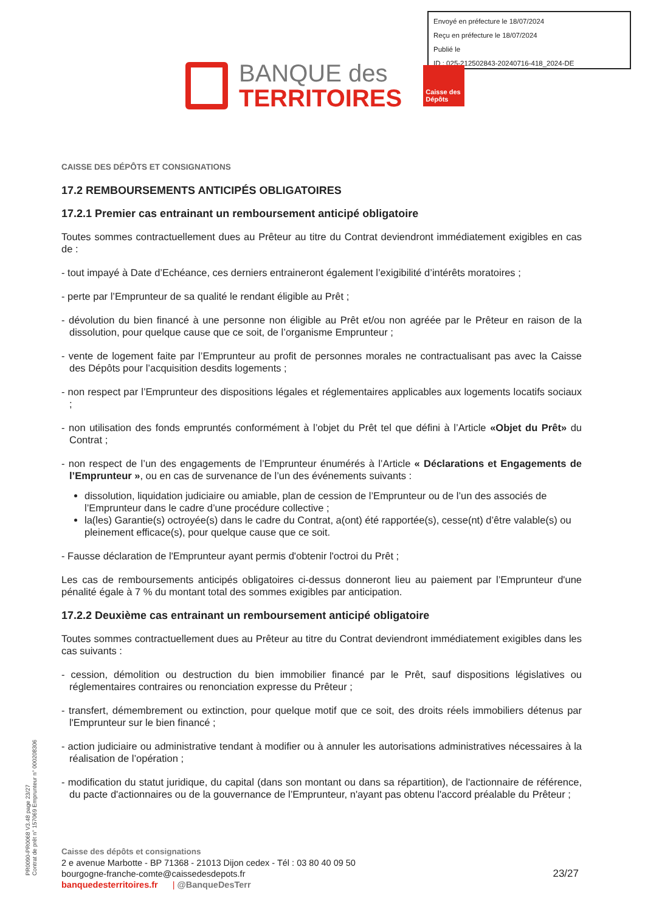Envoyé en préfecture le 18/07/2024
Reçu en préfecture le 18/07/2024
Publié le
ID : 025-212502843-20240716-418_2024-DE
BANQUE des
TERRITOIRES
Caisse des Dépôts
CAISSE DES DÉPÔTS ET CONSIGNATIONS
17.2 REMBOURSEMENTS ANTICIPÉS OBLIGATOIRES
17.2.1 Premier cas entrainant un remboursement anticipé obligatoire
Toutes sommes contractuellement dues au Prêteur au titre du Contrat deviendront immédiatement exigibles en cas de :
- tout impayé à Date d’Echéance, ces derniers entraineront également l’exigibilité d’intérêts moratoires ;
- perte par l’Emprunteur de sa qualité le rendant éligible au Prêt ;
- dévolution du bien financé à une personne non éligible au Prêt et/ou non agréée par le Prêteur en raison de la dissolution, pour quelque cause que ce soit, de l’organisme Emprunteur ;
- vente de logement faite par l’Emprunteur au profit de personnes morales ne contractualisant pas avec la Caisse des Dépôts pour l’acquisition desdits logements ;
- non respect par l’Emprunteur des dispositions légales et réglementaires applicables aux logements locatifs sociaux ;
- non utilisation des fonds empruntés conformément à l’objet du Prêt tel que défini à l’Article «Objet du Prêt» du Contrat ;
- non respect de l’un des engagements de l’Emprunteur énumérés à l’Article « Déclarations et Engagements de l’Emprunteur », ou en cas de survenance de l’un des événements suivants :
dissolution, liquidation judiciaire ou amiable, plan de cession de l’Emprunteur ou de l’un des associés de l’Emprunteur dans le cadre d’une procédure collective ;
la(les) Garantie(s) octroyée(s) dans le cadre du Contrat, a(ont) été rapportée(s), cesse(nt) d’être valable(s) ou pleinement efficace(s), pour quelque cause que ce soit.
- Fausse déclaration de l'Emprunteur ayant permis d'obtenir l'octroi du Prêt ;
Les cas de remboursements anticipés obligatoires ci-dessus donneront lieu au paiement par l’Emprunteur d'une pénalité égale à 7 % du montant total des sommes exigibles par anticipation.
17.2.2 Deuxième cas entrainant un remboursement anticipé obligatoire
Toutes sommes contractuellement dues au Prêteur au titre du Contrat deviendront immédiatement exigibles dans les cas suivants :
- cession, démolition ou destruction du bien immobilier financé par le Prêt, sauf dispositions législatives ou réglementaires contraires ou renonciation expresse du Prêteur ;
- transfert, démembrement ou extinction, pour quelque motif que ce soit, des droits réels immobiliers détenus par l'Emprunteur sur le bien financé ;
- action judiciaire ou administrative tendant à modifier ou à annuler les autorisations administratives nécessaires à la réalisation de l’opération ;
- modification du statut juridique, du capital (dans son montant ou dans sa répartition), de l'actionnaire de référence, du pacte d'actionnaires ou de la gouvernance de l’Emprunteur, n'ayant pas obtenu l'accord préalable du Prêteur ;
PR0090-PR0068 V3.48 page 23/27
Contrat de prêt n° 157069 Emprunteur n° 000208306
Caisse des dépôts et consignations
2 e avenue Marbotte - BP 71368 - 21013 Dijon cedex - Tél : 03 80 40 09 50
bourgogne-franche-comte@caissedesdepots.fr 23/27
banquedesterritoires.fr | @BanqueDesTerr